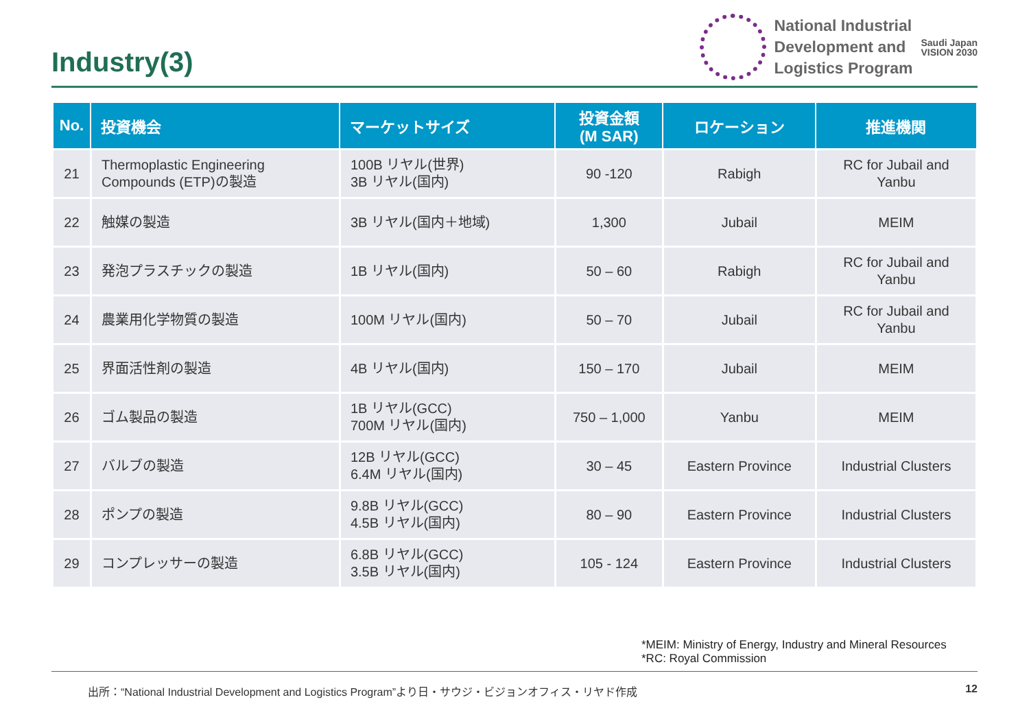Industry(3)
National Industrial
Development and
Logistics Program
Saudi Japan
VISION 2030
| No. | 投資機会 | マーケットサイズ | 投資金額 (M SAR) | ロケーション | 推進機関 |
| --- | --- | --- | --- | --- | --- |
| 21 | Thermoplastic Engineering Compounds (ETP)の製造 | 100B リヤル(世界) 3B リヤル(国内) | 90 -120 | Rabigh | RC for Jubail and Yanbu |
| 22 | 触媒の製造 | 3B リヤル(国内＋地域) | 1,300 | Jubail | MEIM |
| 23 | 発泡プラスチックの製造 | 1B リヤル(国内) | 50 – 60 | Rabigh | RC for Jubail and Yanbu |
| 24 | 農業用化学物質の製造 | 100M リヤル(国内) | 50 – 70 | Jubail | RC for Jubail and Yanbu |
| 25 | 界面活性剤の製造 | 4B リヤル(国内) | 150 – 170 | Jubail | MEIM |
| 26 | ゴム製品の製造 | 1B リヤル(GCC) 700M リヤル(国内) | 750 – 1,000 | Yanbu | MEIM |
| 27 | バルブの製造 | 12B リヤル(GCC) 6.4M リヤル(国内) | 30 – 45 | Eastern Province | Industrial Clusters |
| 28 | ポンプの製造 | 9.8B リヤル(GCC) 4.5B リヤル(国内) | 80 – 90 | Eastern Province | Industrial Clusters |
| 29 | コンプレッサーの製造 | 6.8B リヤル(GCC) 3.5B リヤル(国内) | 105 - 124 | Eastern Province | Industrial Clusters |
*MEIM: Ministry of Energy, Industry and Mineral Resources
*RC: Royal Commission
出所：“National Industrial Development and Logistics Program”より日・サウジ・ビジョンオフィス・リヤド作成 12